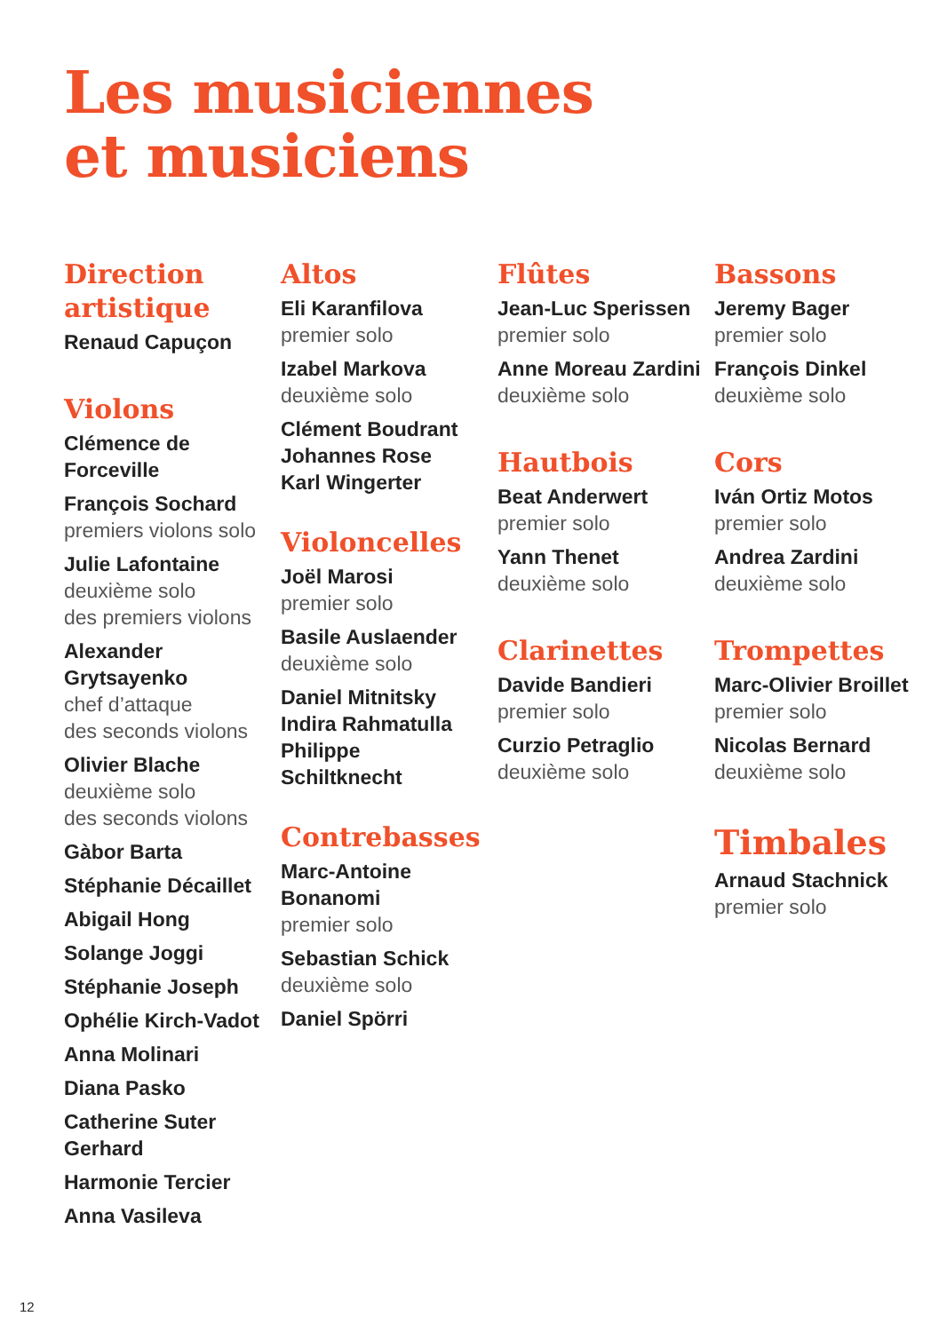Les musiciennes
et musiciens
Direction artistique
Renaud Capuçon
Violons
Clémence de Forceville
François Sochard
premiers violons solo
Julie Lafontaine
deuxième solo
des premiers violons
Alexander Grytsayenko
chef d’attaque
des seconds violons
Olivier Blache
deuxième solo
des seconds violons
Gàbor Barta
Stéphanie Décaillet
Abigail Hong
Solange Joggi
Stéphanie Joseph
Ophélie Kirch-Vadot
Anna Molinari
Diana Pasko
Catherine Suter Gerhard
Harmonie Tercier
Anna Vasileva
Altos
Eli Karanfilova
premier solo
Izabel Markova
deuxième solo
Clément Boudrant
Johannes Rose
Karl Wingerter
Violoncelles
Joël Marosi
premier solo
Basile Auslaender
deuxième solo
Daniel Mitnitsky
Indira Rahmatulla
Philippe Schiltknecht
Contrebasses
Marc-Antoine Bonanomi
premier solo
Sebastian Schick
deuxième solo
Daniel Spörri
Flûtes
Jean-Luc Sperissen
premier solo
Anne Moreau Zardini
deuxième solo
Hautbois
Beat Anderwert
premier solo
Yann Thenet
deuxième solo
Clarinettes
Davide Bandieri
premier solo
Curzio Petraglio
deuxième solo
Bassons
Jeremy Bager
premier solo
François Dinkel
deuxième solo
Cors
Iván Ortiz Motos
premier solo
Andrea Zardini
deuxième solo
Trompettes
Marc-Olivier Broillet
premier solo
Nicolas Bernard
deuxième solo
Timbales
Arnaud Stachnick
premier solo
12